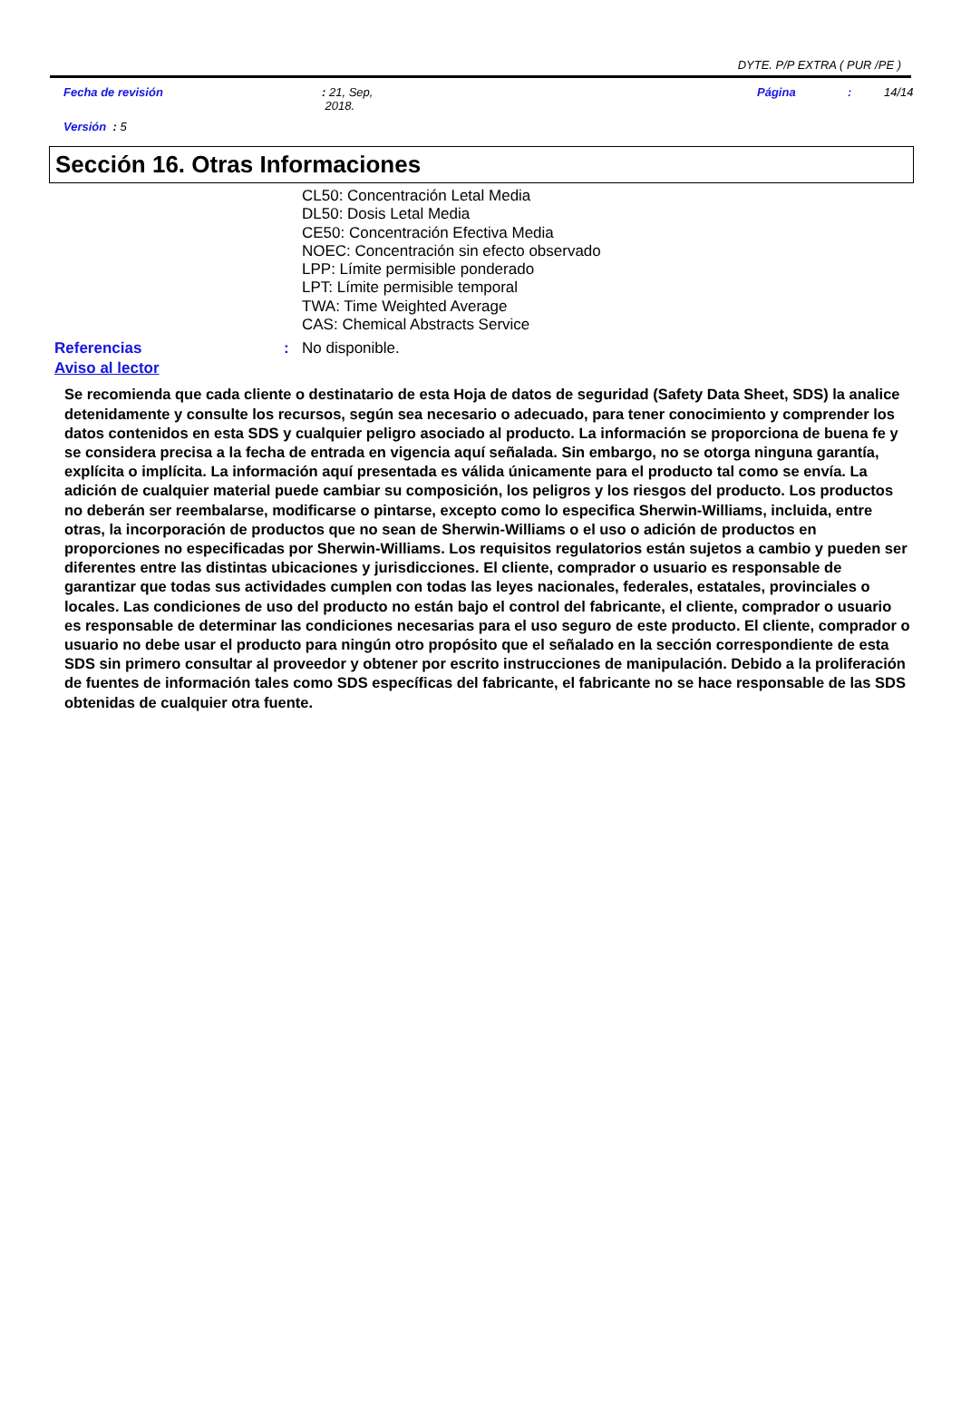DYTE. P/P EXTRA ( PUR /PE )
Fecha de revisión
: 21, Sep,
2018.
Página
:
14/14
Versión : 5
Sección 16. Otras Informaciones
CL50: Concentración Letal Media
DL50: Dosis Letal Media
CE50: Concentración Efectiva Media
NOEC: Concentración sin efecto observado
LPP: Límite permisible ponderado
LPT: Límite permisible temporal
TWA: Time Weighted Average
CAS: Chemical Abstracts Service
Referencias : No disponible.
Aviso al lector
Se recomienda que cada cliente o destinatario de esta Hoja de datos de seguridad (Safety Data Sheet, SDS) la analice detenidamente y consulte los recursos, según sea necesario o adecuado, para tener conocimiento y comprender los datos contenidos en esta SDS y cualquier peligro asociado al producto. La información se proporciona de buena fe y se considera precisa a la fecha de entrada en vigencia aquí señalada. Sin embargo, no se otorga ninguna garantía, explícita o implícita. La información aquí presentada es válida únicamente para el producto tal como se envía. La adición de cualquier material puede cambiar su composición, los peligros y los riesgos del producto. Los productos no deberán ser reembalarse, modificarse o pintarse, excepto como lo especifica Sherwin-Williams, incluida, entre otras, la incorporación de productos que no sean de Sherwin-Williams o el uso o adición de productos en proporciones no especificadas por Sherwin-Williams. Los requisitos regulatorios están sujetos a cambio y pueden ser diferentes entre las distintas ubicaciones y jurisdicciones. El cliente, comprador o usuario es responsable de garantizar que todas sus actividades cumplen con todas las leyes nacionales, federales, estatales, provinciales o locales. Las condiciones de uso del producto no están bajo el control del fabricante, el cliente, comprador o usuario es responsable de determinar las condiciones necesarias para el uso seguro de este producto. El cliente, comprador o usuario no debe usar el producto para ningún otro propósito que el señalado en la sección correspondiente de esta SDS sin primero consultar al proveedor y obtener por escrito instrucciones de manipulación. Debido a la proliferación de fuentes de información tales como SDS específicas del fabricante, el fabricante no se hace responsable de las SDS obtenidas de cualquier otra fuente.